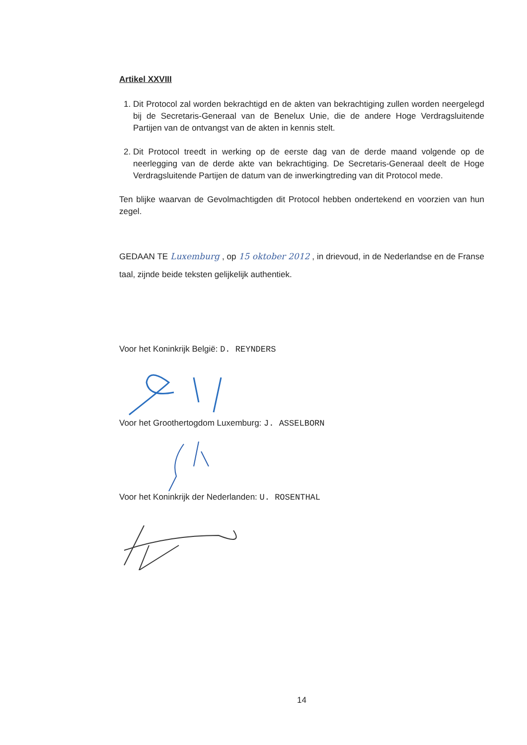Artikel XXVIII
1. Dit Protocol zal worden bekrachtigd en de akten van bekrachtiging zullen worden neergelegd bij de Secretaris-Generaal van de Benelux Unie, die de andere Hoge Verdragsluitende Partijen van de ontvangst van de akten in kennis stelt.
2. Dit Protocol treedt in werking op de eerste dag van de derde maand volgende op de neerlegging van de derde akte van bekrachtiging. De Secretaris-Generaal deelt de Hoge Verdragsluitende Partijen de datum van de inwerkingtreding van dit Protocol mede.
Ten blijke waarvan de Gevolmachtigden dit Protocol hebben ondertekend en voorzien van hun zegel.
GEDAAN TE Luxemburg , op 15 oktober 2012 , in drievoud, in de Nederlandse en de Franse taal, zijnde beide teksten gelijkelijk authentiek.
Voor het Koninkrijk België: D. REYNDERS
Voor het Groothertogdom Luxemburg: J. ASSELBORN
Voor het Koninkrijk der Nederlanden: U. ROSENTHAL
14